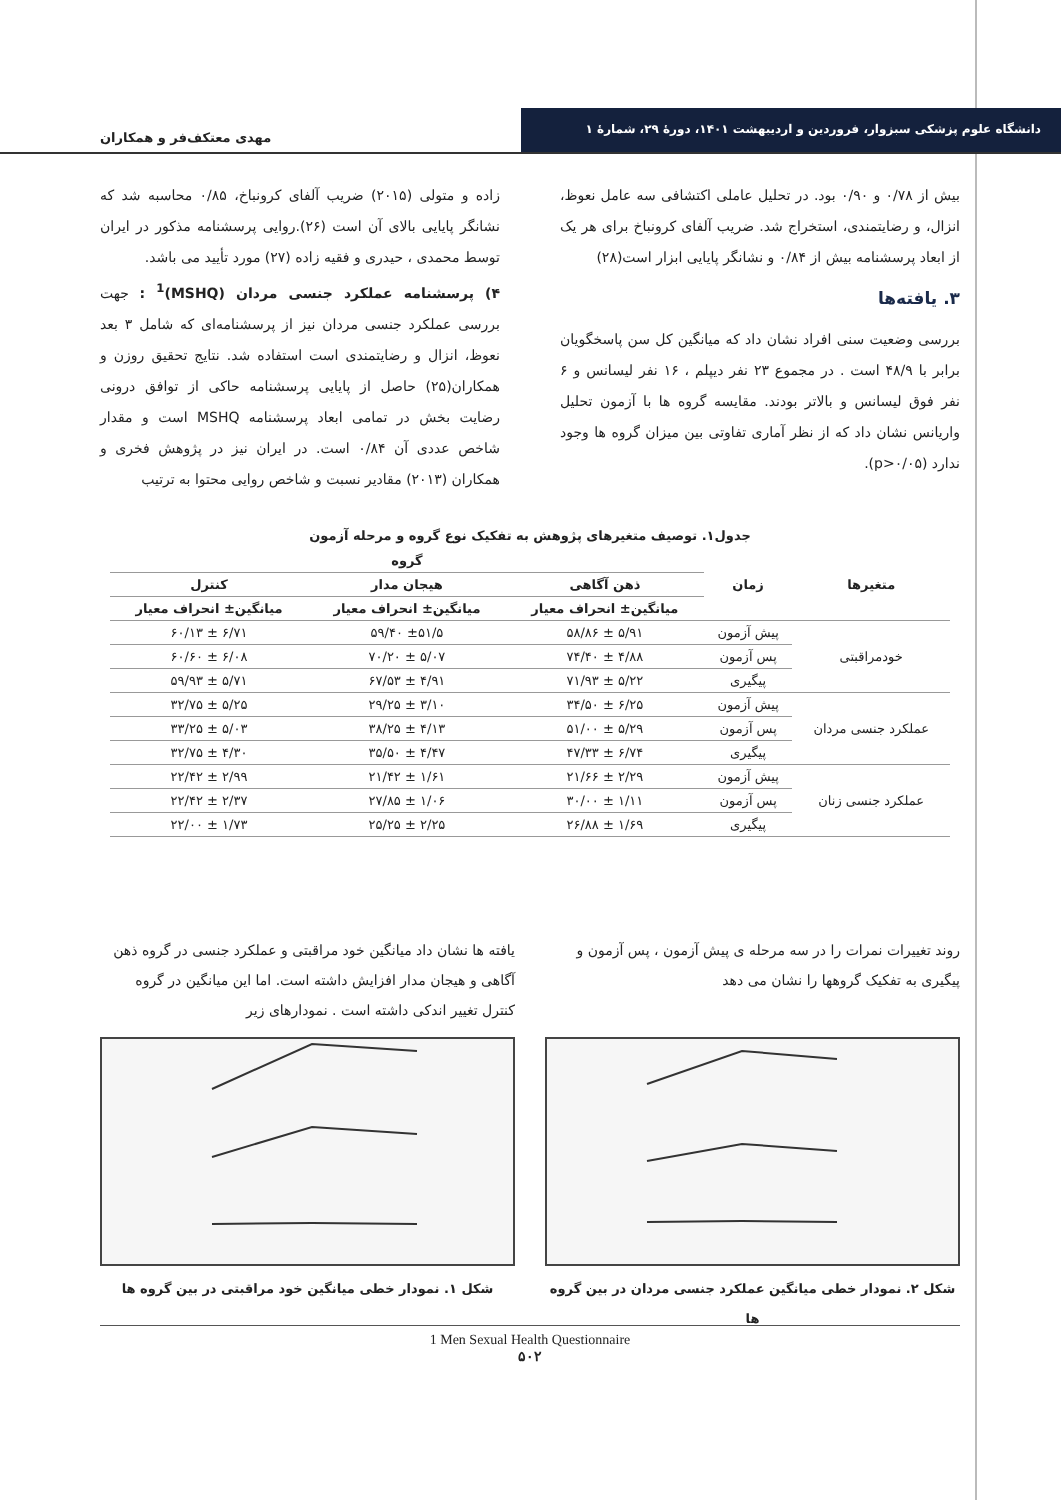دانشگاه علوم پزشکی سبزوار، فروردین و اردیبهشت ۱۴۰۱، دورهٔ ۲۹، شمارهٔ ۱
مهدی معتکف‌فر و همکاران
زاده و متولی (۲۰۱۵) ضریب آلفای کرونباخ، ۰/۸۵ محاسبه شد که نشانگر پایایی بالای آن است (۲۶).روایی پرسشنامه مذکور در ایران توسط محمدی ، حیدری و فقیه زاده (۲۷) مورد تأیید می باشد.
۴) پرسشنامه عملکرد جنسی مردان (MSHQ)<sup>1</sup> : جهت بررسی عملکرد جنسی مردان نیز از پرسشنامه‌ای که شامل ۳ بعد نعوظ، انزال و رضایتمندی است استفاده شد. نتایج تحقیق روزن و همکاران(۲۵) حاصل از پایایی پرسشنامه حاکی از توافق درونی رضایت بخش در تمامی ابعاد پرسشنامه MSHQ است و مقدار شاخص عددی آن ۰/۸۴ است. در ایران نیز در پژوهش فخری و همکاران (۲۰۱۳) مقادیر نسبت و شاخص روایی محتوا به ترتیب
بیش از ۰/۷۸ و ۰/۹۰ بود. در تحلیل عاملی اکتشافی سه عامل نعوظ، انزال، و رضایتمندی، استخراج شد. ضریب آلفای کرونباخ برای هر یک از ابعاد پرسشنامه بیش از ۰/۸۴ و نشانگر پایایی ابزار است(۲۸)
۳. یافته‌ها
بررسی وضعیت سنی افراد نشان داد که میانگین کل سن پاسخگویان برابر با ۴۸/۹ است . در مجموع ۲۳ نفر دیپلم ، ۱۶ نفر لیسانس و ۶ نفر فوق لیسانس و بالاتر بودند. مقایسه گروه ها با آزمون تحلیل واریانس نشان داد که از نظر آماری تفاوتی بین میزان گروه ها وجود ندارد (p>۰/۰۵).
جدول۱. توصیف متغیرهای پژوهش به تفکیک نوع گروه و مرحله آزمون
| متغیرها | زمان | گروه | | |
| --- | --- | --- | --- | --- |
| | | ذهن آگاهی | هیجان مدار | کنترل |
| | | میانگین± انحراف معیار | میانگین± انحراف معیار | میانگین± انحراف معیار |
| خودمراقبتی | پیش آزمون | ۵/۹۱ ± ۵۸/۸۶ | ±۵۱/۵ ۵۹/۴۰ | ۶/۷۱ ± ۶۰/۱۳ |
| | پس آزمون | ۴/۸۸ ± ۷۴/۴۰ | ۵/۰۷ ± ۷۰/۲۰ | ۶/۰۸ ± ۶۰/۶۰ |
| | پیگیری | ۵/۲۲ ± ۷۱/۹۳ | ۴/۹۱ ± ۶۷/۵۳ | ۵/۷۱ ± ۵۹/۹۳ |
| عملکرد جنسی مردان | پیش آزمون | ۶/۲۵ ± ۳۴/۵۰ | ۳/۱۰ ± ۲۹/۲۵ | ۵/۲۵ ± ۳۲/۷۵ |
| | پس آزمون | ۵/۲۹ ± ۵۱/۰۰ | ۴/۱۳ ± ۳۸/۲۵ | ۵/۰۳ ± ۳۳/۲۵ |
| | پیگیری | ۶/۷۴ ± ۴۷/۳۳ | ۴/۴۷ ± ۳۵/۵۰ | ۴/۳۰ ± ۳۲/۷۵ |
| عملکرد جنسی زنان | پیش آزمون | ۲/۲۹ ± ۲۱/۶۶ | ۱/۶۱ ± ۲۱/۴۲ | ۲/۹۹ ± ۲۲/۴۲ |
| | پس آزمون | ۱/۱۱ ± ۳۰/۰۰ | ۱/۰۶ ± ۲۷/۸۵ | ۲/۳۷ ± ۲۲/۴۲ |
| | پیگیری | ۱/۶۹ ± ۲۶/۸۸ | ۲/۲۵ ± ۲۵/۲۵ | ۱/۷۳ ± ۲۲/۰۰ |
یافته ها نشان داد میانگین خود مراقبتی و عملکرد جنسی در گروه ذهن آگاهی و هیجان مدار افزایش داشته است. اما این میانگین در گروه کنترل تغییر اندکی داشته است . نمودارهای زیر
شکل ۱. نمودار خطی میانگین خود مراقبتی در بین گروه ها
روند تغییرات نمرات را در سه مرحله ی پیش آزمون ، پس آزمون و پیگیری به تفکیک گروهها را نشان می دهد
شکل ۲. نمودار خطی میانگین عملکرد جنسی مردان در بین گروه ها
1 Men Sexual Health Questionnaire
۵۰۲